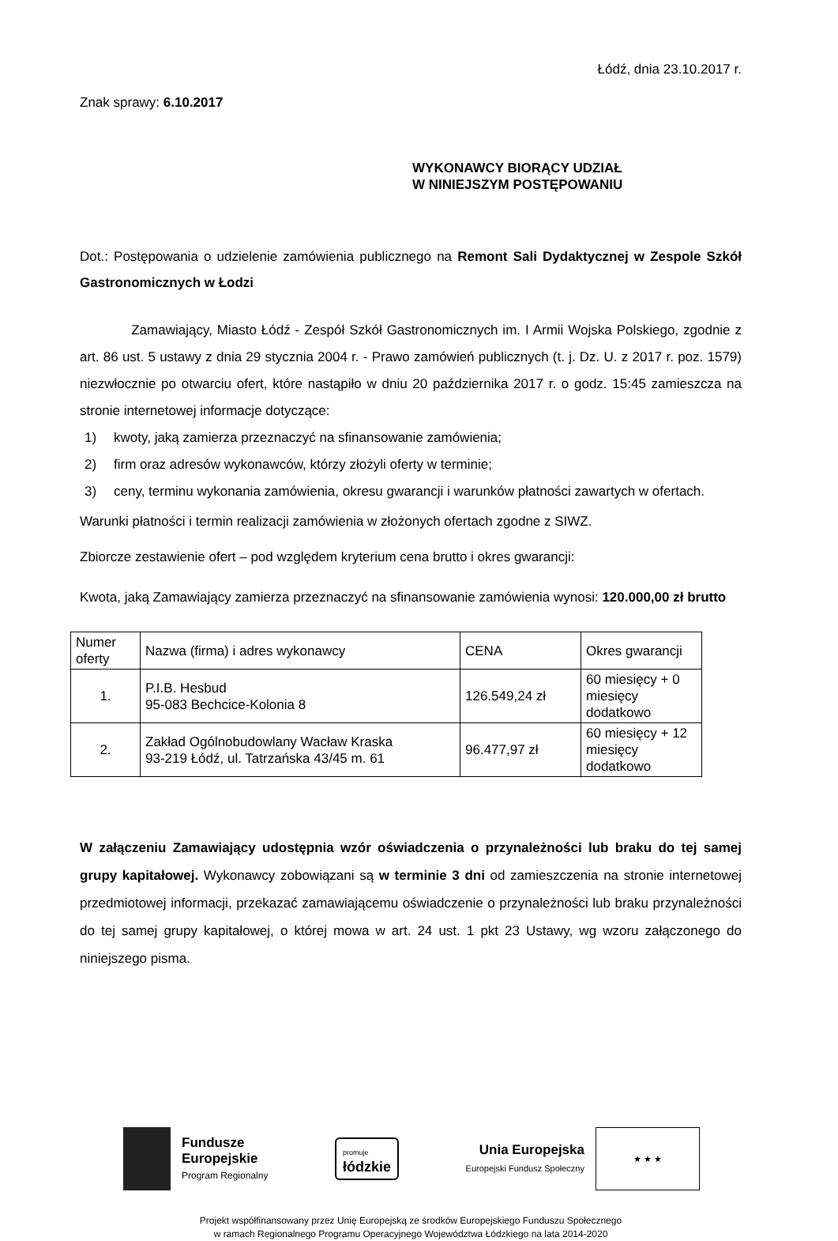Łódź, dnia 23.10.2017 r.
Znak sprawy: 6.10.2017
WYKONAWCY BIORĄCY UDZIAŁ
W NINIEJSZYM POSTĘPOWANIU
Dot.: Postępowania o udzielenie zamówienia publicznego na Remont Sali Dydaktycznej w Zespole Szkół Gastronomicznych w Łodzi
Zamawiający, Miasto Łódź - Zespół Szkół Gastronomicznych im. I Armii Wojska Polskiego, zgodnie z art. 86 ust. 5 ustawy z dnia 29 stycznia 2004 r. - Prawo zamówień publicznych (t. j. Dz. U. z 2017 r. poz. 1579) niezwłocznie po otwarciu ofert, które nastąpiło w dniu 20 października 2017 r. o godz. 15:45 zamieszcza na stronie internetowej informacje dotyczące:
1) kwoty, jaką zamierza przeznaczyć na sfinansowanie zamówienia;
2) firm oraz adresów wykonawców, którzy złożyli oferty w terminie;
3) ceny, terminu wykonania zamówienia, okresu gwarancji i warunków płatności zawartych w ofertach.
Warunki płatności i termin realizacji zamówienia w złożonych ofertach zgodne z SIWZ.
Zbiorcze zestawienie ofert – pod względem kryterium cena brutto i okres gwarancji:
Kwota, jaką Zamawiający zamierza przeznaczyć na sfinansowanie zamówienia wynosi: 120.000,00 zł brutto
| Numer oferty | Nazwa (firma) i adres wykonawcy | CENA | Okres gwarancji |
| 1. | P.I.B. Hesbud 95-083 Bechcice-Kolonia 8 | 126.549,24 zł | 60 miesięcy + 0 miesięcy dodatkowo |
| 2. | Zakład Ogólnobudowlany Wacław Kraska 93-219 Łódź, ul. Tatrzańska 43/45 m. 61 | 96.477,97 zł | 60 miesięcy + 12 miesięcy dodatkowo |
W załączeniu Zamawiający udostępnia wzór oświadczenia o przynależności lub braku do tej samej grupy kapitałowej. Wykonawcy zobowiązani są w terminie 3 dni od zamieszczenia na stronie internetowej przedmiotowej informacji, przekazać zamawiającemu oświadczenie o przynależności lub braku przynależności do tej samej grupy kapitałowej, o której mowa w art. 24 ust. 1 pkt 23 Ustawy, wg wzoru załączonego do niniejszego pisma.
Fundusze
Europejskie
Program Regionalny
promuje
łódzkie
Unia Europejska
Europejski Fundusz Społeczny
★ ★ ★
Projekt współfinansowany przez Unię Europejską ze środków Europejskiego Funduszu Społecznego
w ramach Regionalnego Programu Operacyjnego Województwa Łódzkiego na lata 2014-2020